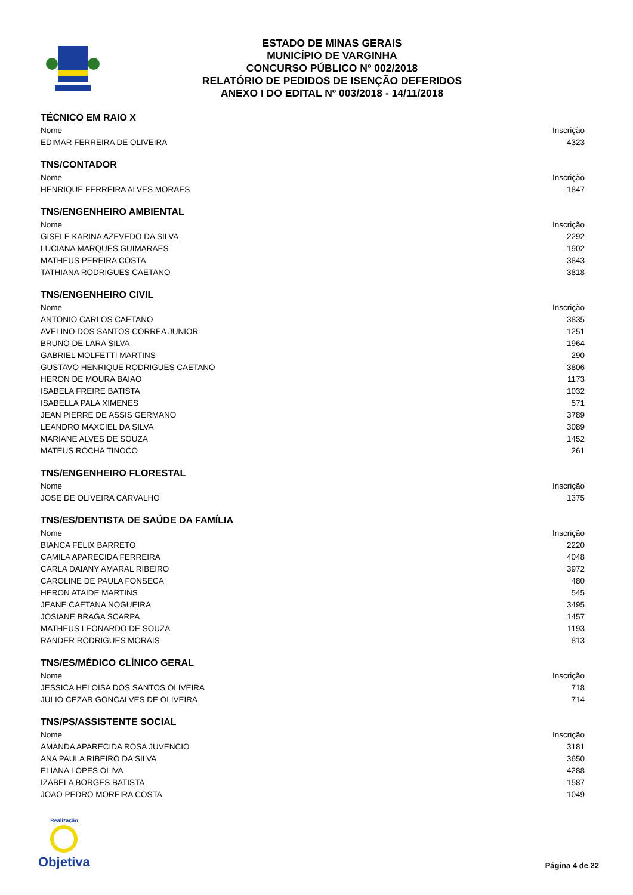ESTADO DE MINAS GERAIS
MUNICÍPIO DE VARGINHA
CONCURSO PÚBLICO Nº 002/2018
RELATÓRIO DE PEDIDOS DE ISENÇÃO DEFERIDOS
ANEXO I DO EDITAL Nº 003/2018 - 14/11/2018
TÉCNICO EM RAIO X
| Nome | Inscrição |
| --- | --- |
| EDIMAR FERREIRA DE OLIVEIRA | 4323 |
TNS/CONTADOR
| Nome | Inscrição |
| --- | --- |
| HENRIQUE FERREIRA ALVES MORAES | 1847 |
TNS/ENGENHEIRO AMBIENTAL
| Nome | Inscrição |
| --- | --- |
| GISELE KARINA AZEVEDO DA SILVA | 2292 |
| LUCIANA MARQUES GUIMARAES | 1902 |
| MATHEUS PEREIRA COSTA | 3843 |
| TATHIANA RODRIGUES CAETANO | 3818 |
TNS/ENGENHEIRO CIVIL
| Nome | Inscrição |
| --- | --- |
| ANTONIO CARLOS CAETANO | 3835 |
| AVELINO DOS SANTOS CORREA JUNIOR | 1251 |
| BRUNO DE LARA SILVA | 1964 |
| GABRIEL MOLFETTI MARTINS | 290 |
| GUSTAVO HENRIQUE RODRIGUES CAETANO | 3806 |
| HERON DE MOURA BAIAO | 1173 |
| ISABELA FREIRE BATISTA | 1032 |
| ISABELLA PALA XIMENES | 571 |
| JEAN PIERRE DE ASSIS GERMANO | 3789 |
| LEANDRO MAXCIEL DA SILVA | 3089 |
| MARIANE ALVES DE SOUZA | 1452 |
| MATEUS ROCHA TINOCO | 261 |
TNS/ENGENHEIRO FLORESTAL
| Nome | Inscrição |
| --- | --- |
| JOSE DE OLIVEIRA CARVALHO | 1375 |
TNS/ES/DENTISTA DE SAÚDE DA FAMÍLIA
| Nome | Inscrição |
| --- | --- |
| BIANCA FELIX BARRETO | 2220 |
| CAMILA APARECIDA FERREIRA | 4048 |
| CARLA DAIANY AMARAL RIBEIRO | 3972 |
| CAROLINE DE PAULA FONSECA | 480 |
| HERON ATAIDE MARTINS | 545 |
| JEANE CAETANA NOGUEIRA | 3495 |
| JOSIANE BRAGA SCARPA | 1457 |
| MATHEUS LEONARDO DE SOUZA | 1193 |
| RANDER RODRIGUES MORAIS | 813 |
TNS/ES/MÉDICO CLÍNICO GERAL
| Nome | Inscrição |
| --- | --- |
| JESSICA HELOISA DOS SANTOS OLIVEIRA | 718 |
| JULIO CEZAR GONCALVES DE OLIVEIRA | 714 |
TNS/PS/ASSISTENTE SOCIAL
| Nome | Inscrição |
| --- | --- |
| AMANDA APARECIDA ROSA JUVENCIO | 3181 |
| ANA PAULA RIBEIRO DA SILVA | 3650 |
| ELIANA LOPES OLIVA | 4288 |
| IZABELA BORGES BATISTA | 1587 |
| JOAO PEDRO MOREIRA COSTA | 1049 |
Realização
Objetiva
Página 4 de 22